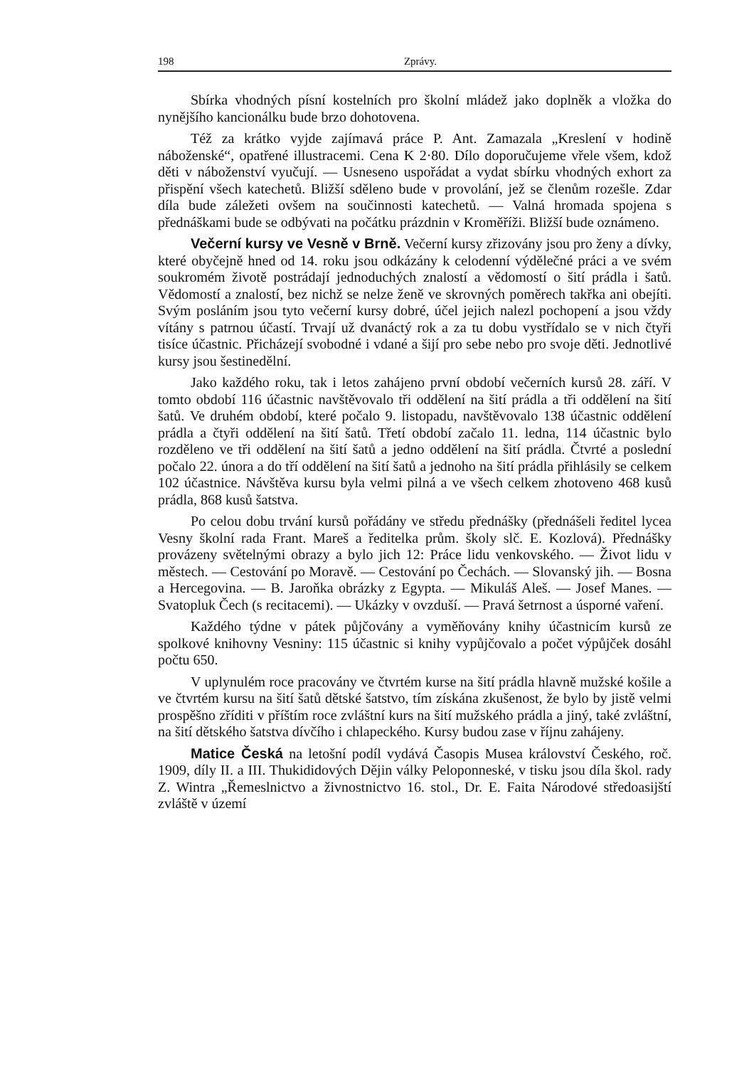198 Zprávy.
Sbírka vhodných písní kostelních pro školní mládež jako doplněk a vložka do nynějšího kancionálku bude brzo dohotovena.
Též za krátko vyjde zajímavá práce P. Ant. Zamazala „Kreslení v hodině náboženské“, opatřené illustracemi. Cena K 2·80. Dílo doporučujeme vřele všem, kdož děti v náboženství vyučují. — Usneseno uspořádat a vydat sbírku vhodných exhort za přispění všech katechetů. Bližší sděleno bude v provolání, jež se členům rozešle. Zdar díla bude záležeti ovšem na součinnosti katechetů. — Valná hromada spojena s přednáškami bude se odbývati na počátku prázdnin v Kroměříži. Bližší bude oznámeno.
Večerní kursy ve Vesně v Brně. Večerní kursy zřizovány jsou pro ženy a dívky, které obyčejně hned od 14. roku jsou odkázány k celodenní výdělečné práci a ve svém soukromém životě postrádají jednoduchých znalostí a vědomostí o šití prádla i šatů. Vědomostí a znalostí, bez nichž se nelze ženě ve skrovných poměrech takřka ani obejíti. Svým posláním jsou tyto večerní kursy dobré, účel jejich nalezl pochopení a jsou vždy vítány s patrnou účastí. Trvají už dvanáctý rok a za tu dobu vystřídalo se v nich čtyři tisíce účastnic. Přicházejí svobodné i vdané a šijí pro sebe nebo pro svoje děti. Jednotlivé kursy jsou šestinedělní.
Jako každého roku, tak i letos zahájeno první období večerních kursů 28. září. V tomto období 116 účastnic navštěvovalo tři oddělení na šití prádla a tři oddělení na šití šatů. Ve druhém období, které počalo 9. listopadu, navštěvovalo 138 účastnic oddělení prádla a čtyři oddělení na šití šatů. Třetí období začalo 11. ledna, 114 účastnic bylo rozděleno ve tři oddělení na šití šatů a jedno oddělení na šití prádla. Čtvrté a poslední počalo 22. února a do tří oddělení na šití šatů a jednoho na šití prádla přihlásily se celkem 102 účastnice. Návštěva kursu byla velmi pilná a ve všech celkem zhotoveno 468 kusů prádla, 868 kusů šatstva.
Po celou dobu trvání kursů pořádány ve středu přednášky (přednášeli ředitel lycea Vesny školní rada Frant. Mareš a ředitelka prům. školy slč. E. Kozlová). Přednášky provázeny světelnými obrazy a bylo jich 12: Práce lidu venkovského. — Život lidu v městech. — Cestování po Moravě. — Cestování po Čechách. — Slovanský jih. — Bosna a Hercegovina. — B. Jaroňka obrázky z Egypta. — Mikuláš Aleš. — Josef Manes. — Svatopluk Čech (s recitacemi). — Ukázky v ovzduší. — Pravá šetrnost a úsporné vaření.
Každého týdne v pátek půjčovány a vyměňovány knihy účastnicím kursů ze spolkové knihovny Vesniny: 115 účastnic si knihy vypůjčovalo a počet výpůjček dosáhl počtu 650.
V uplynulém roce pracovány ve čtvrtém kurse na šití prádla hlavně mužské košile a ve čtvrtém kursu na šití šatů dětské šatstvo, tím získána zkušenost, že bylo by jistě velmi prospěšno zříditi v příštím roce zvláštní kurs na šití mužského prádla a jiný, také zvláštní, na šití dětského šatstva dívčího i chlapeckého. Kursy budou zase v říjnu zahájeny.
Matice Česká na letošní podíl vydává Časopis Musea království Českého, roč. 1909, díly II. a III. Thukididových Dějin války Peloponneské, v tisku jsou díla škol. rady Z. Wintra „Řemeslnictvo a živnostnictvo 16. stol., Dr. E. Faita Národové středoasijští zvláště v území